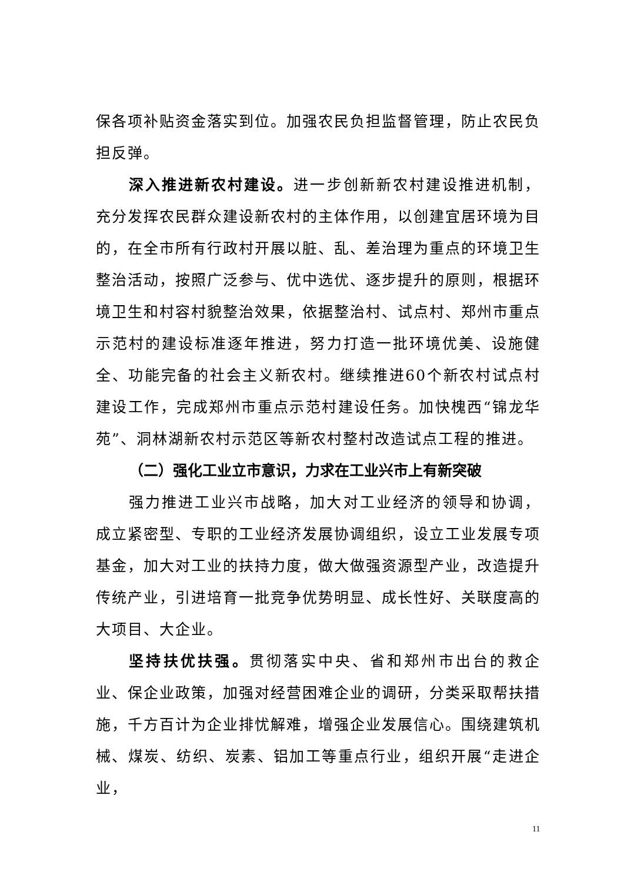保各项补贴资金落实到位。加强农民负担监督管理，防止农民负担反弹。
深入推进新农村建设。进一步创新新农村建设推进机制，充分发挥农民群众建设新农村的主体作用，以创建宜居环境为目的，在全市所有行政村开展以脏、乱、差治理为重点的环境卫生整治活动，按照广泛参与、优中选优、逐步提升的原则，根据环境卫生和村容村貌整治效果，依据整治村、试点村、郑州市重点示范村的建设标准逐年推进，努力打造一批环境优美、设施健全、功能完备的社会主义新农村。继续推进60个新农村试点村建设工作，完成郑州市重点示范村建设任务。加快槐西“锦龙华苑”、洞林湖新农村示范区等新农村整村改造试点工程的推进。
（二）强化工业立市意识，力求在工业兴市上有新突破
强力推进工业兴市战略，加大对工业经济的领导和协调，成立紧密型、专职的工业经济发展协调组织，设立工业发展专项基金，加大对工业的扶持力度，做大做强资源型产业，改造提升传统产业，引进培育一批竞争优势明显、成长性好、关联度高的大项目、大企业。
坚持扶优扶强。贯彻落实中央、省和郑州市出台的救企业、保企业政策，加强对经营困难企业的调研，分类采取帮扶措施，千方百计为企业排忧解难，增强企业发展信心。围绕建筑机械、煤炭、纺织、炭素、铝加工等重点行业，组织开展“走进企业，
11